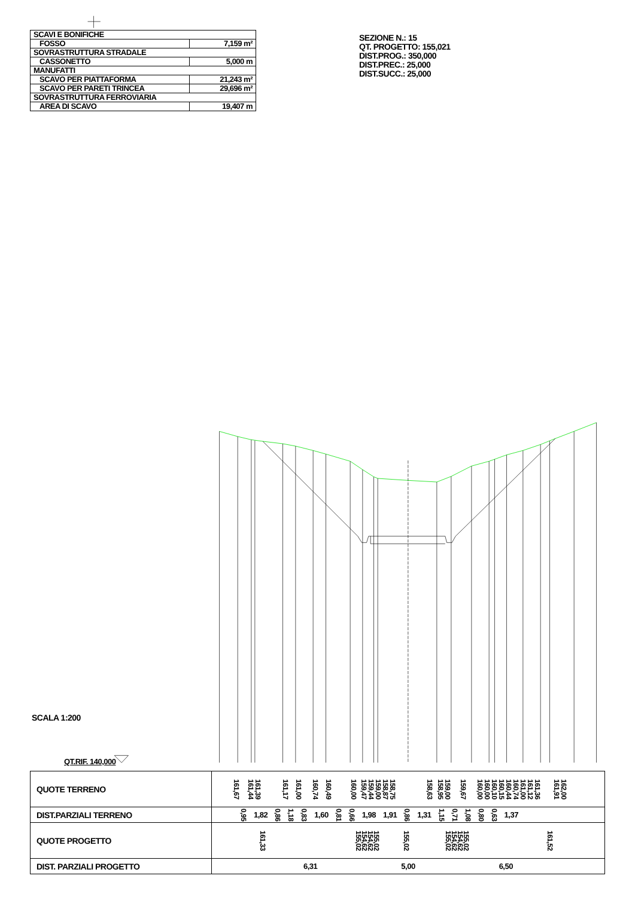| SCAVI E BONIFICHE | |
| FOSSO | 7,159 m² |
| SOVRASTRUTTURA STRADALE | |
| CASSONETTO | 5,000 m |
| MANUFATTI | |
| SCAVO PER PIATTAFORMA | 21,243 m² |
| SCAVO PER PARETI TRINCEA | 29,696 m² |
| SOVRASTRUTTURA FERROVIARIA | |
| AREA DI SCAVO | 19,407 m |
SEZIONE N.: 15
QT. PROGETTO: 155,021
DIST.PROG.: 350,000
DIST.PREC.: 25,000
DIST.SUCC.: 25,000
SCALA 1:200
QT.RIF. 140,000
| QUOTE TERRENO | 161,67 161,44 161,39 161,17 161,00 160,74 160,49 160,00 159,47 159,44 159,00 158,87 158,75 158,63 158,95 159,00 159,67 160,00 160,00 160,10 160,15 160,44 160,74 161,00 161,12 161,36 161,91 162,00 |
| DIST.PARZIALI TERRENO | 0,95 1,82 0,86 1,18 0,83 1,60 0,81 0,66 1,98 1,91 0,86 1,31 1,15 0,71 1,08 0,80 0,63 1,37 |
| QUOTE PROGETTO | 161,33 155,02 154,62 154,62 155,02 155,02 155,02 154,62 154,62 155,02 161,52 |
| DIST. PARZIALI PROGETTO | 6,31 5,00 6,50 |